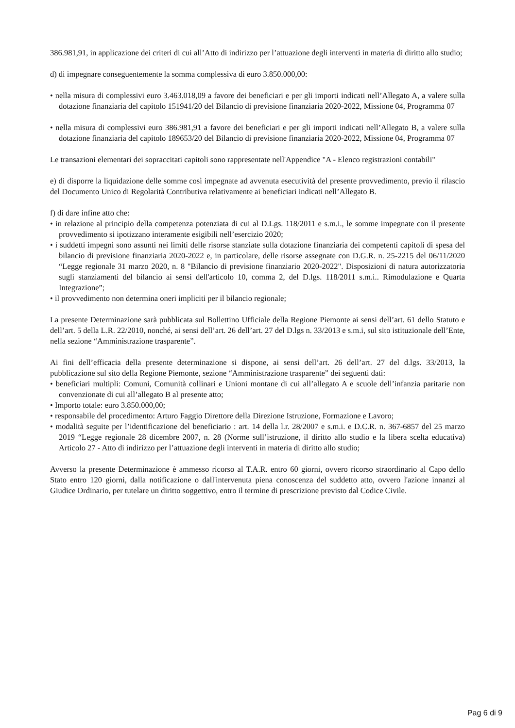386.981,91, in applicazione dei criteri di cui all’Atto di indirizzo per l’attuazione degli interventi in materia di diritto allo studio;
d) di impegnare conseguentemente la somma complessiva di euro 3.850.000,00:
• nella misura di complessivi euro 3.463.018,09 a favore dei beneficiari e per gli importi indicati nell’Allegato A, a valere sulla dotazione finanziaria del capitolo 151941/20 del Bilancio di previsione finanziaria 2020-2022, Missione 04, Programma 07
• nella misura di complessivi euro 386.981,91 a favore dei beneficiari e per gli importi indicati nell’Allegato B, a valere sulla dotazione finanziaria del capitolo 189653/20 del Bilancio di previsione finanziaria 2020-2022, Missione 04, Programma 07
Le transazioni elementari dei sopraccitati capitoli sono rappresentate nell'Appendice "A - Elenco registrazioni contabili"
e) di disporre la liquidazione delle somme così impegnate ad avvenuta esecutività del presente provvedimento, previo il rilascio del Documento Unico di Regolarità Contributiva relativamente ai beneficiari indicati nell’Allegato B.
f) di dare infine atto che:
• in relazione al principio della competenza potenziata di cui al D.Lgs. 118/2011 e s.m.i., le somme impegnate con il presente provvedimento si ipotizzano interamente esigibili nell’esercizio 2020;
• i suddetti impegni sono assunti nei limiti delle risorse stanziate sulla dotazione finanziaria dei competenti capitoli di spesa del bilancio di previsione finanziaria 2020-2022 e, in particolare, delle risorse assegnate con D.G.R. n. 25-2215 del 06/11/2020 “Legge regionale 31 marzo 2020, n. 8 "Bilancio di previsione finanziario 2020-2022". Disposizioni di natura autorizzatoria sugli stanziamenti del bilancio ai sensi dell'articolo 10, comma 2, del D.lgs. 118/2011 s.m.i.. Rimodulazione e Quarta Integrazione”;
• il provvedimento non determina oneri impliciti per il bilancio regionale;
La presente Determinazione sarà pubblicata sul Bollettino Ufficiale della Regione Piemonte ai sensi dell’art. 61 dello Statuto e dell’art. 5 della L.R. 22/2010, nonché, ai sensi dell’art. 26 dell’art. 27 del D.lgs n. 33/2013 e s.m.i, sul sito istituzionale dell’Ente, nella sezione “Amministrazione trasparente”.
Ai fini dell’efficacia della presente determinazione si dispone, ai sensi dell’art. 26 dell’art. 27 del d.lgs. 33/2013, la pubblicazione sul sito della Regione Piemonte, sezione “Amministrazione trasparente” dei seguenti dati:
• beneficiari multipli: Comuni, Comunità collinari e Unioni montane di cui all’allegato A e scuole dell’infanzia paritarie non convenzionate di cui all’allegato B al presente atto;
• Importo totale: euro 3.850.000,00;
• responsabile del procedimento: Arturo Faggio Direttore della Direzione Istruzione, Formazione e Lavoro;
• modalità seguite per l’identificazione del beneficiario : art. 14 della l.r. 28/2007 e s.m.i. e D.C.R. n. 367-6857 del 25 marzo 2019 “Legge regionale 28 dicembre 2007, n. 28 (Norme sull’istruzione, il diritto allo studio e la libera scelta educativa) Articolo 27 - Atto di indirizzo per l’attuazione degli interventi in materia di diritto allo studio;
Avverso la presente Determinazione è ammesso ricorso al T.A.R. entro 60 giorni, ovvero ricorso straordinario al Capo dello Stato entro 120 giorni, dalla notificazione o dall'intervenuta piena conoscenza del suddetto atto, ovvero l'azione innanzi al Giudice Ordinario, per tutelare un diritto soggettivo, entro il termine di prescrizione previsto dal Codice Civile.
Pag 6 di 9